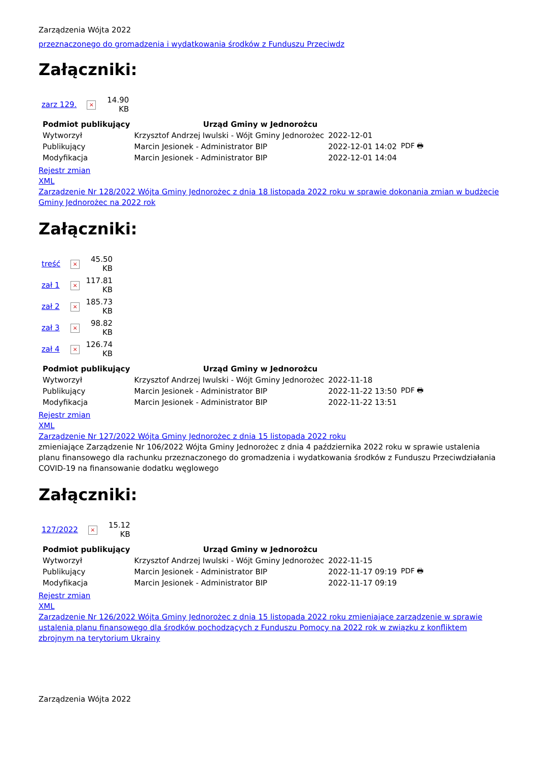Zarządzenia Wójta 2022
przeznaczonego do gromadzenia i wydatkowania środków z Funduszu Przeciwdz
Załączniki:
| zarz 129. | × | 14.90 KB |
| Podmiot publikujący | Urząd Gminy w Jednorożcu | | |
| Wytworzył | Krzysztof Andrzej Iwulski - Wójt Gminy Jednorożec | 2022-12-01 | PDF 🖶 |
| Publikujący | Marcin Jesionek - Administrator BIP | 2022-12-01 14:02 | |
| Modyfikacja | Marcin Jesionek - Administrator BIP | 2022-12-01 14:04 | |
Rejestr zmian
XML
Zarządzenie Nr 128/2022 Wójta Gminy Jednorożec z dnia 18 listopada 2022 roku w sprawie dokonania zmian w budżecie Gminy Jednorożec na 2022 rok
Załączniki:
| treść | × | 45.50 KB |
| zał 1 | × | 117.81 KB |
| zał 2 | × | 185.73 KB |
| zał 3 | × | 98.82 KB |
| zał 4 | × | 126.74 KB |
| Podmiot publikujący | Urząd Gminy w Jednorożcu | | |
| Wytworzył | Krzysztof Andrzej Iwulski - Wójt Gminy Jednorożec | 2022-11-18 | PDF 🖶 |
| Publikujący | Marcin Jesionek - Administrator BIP | 2022-11-22 13:50 | |
| Modyfikacja | Marcin Jesionek - Administrator BIP | 2022-11-22 13:51 | |
Rejestr zmian
XML
Zarządzenie Nr 127/2022 Wójta Gminy Jednorożec z dnia 15 listopada 2022 roku
zmieniające Zarządzenie Nr 106/2022 Wójta Gminy Jednorożec z dnia 4 października 2022 roku w sprawie ustalenia planu finansowego dla rachunku przeznaczonego do gromadzenia i wydatkowania środków z Funduszu Przeciwdziałania COVID-19 na finansowanie dodatku węglowego
Załączniki:
| 127/2022 | × | 15.12 KB |
| Podmiot publikujący | Urząd Gminy w Jednorożcu | | |
| Wytworzył | Krzysztof Andrzej Iwulski - Wójt Gminy Jednorożec | 2022-11-15 | PDF 🖶 |
| Publikujący | Marcin Jesionek - Administrator BIP | 2022-11-17 09:19 | |
| Modyfikacja | Marcin Jesionek - Administrator BIP | 2022-11-17 09:19 | |
Rejestr zmian
XML
Zarządzenie Nr 126/2022 Wójta Gminy Jednorożec z dnia 15 listopada 2022 roku zmieniające zarządzenie w sprawie ustalenia planu finansowego dla środków pochodzących z Funduszu Pomocy na 2022 rok w związku z konfliktem zbrojnym na terytorium Ukrainy
Zarządzenia Wójta 2022